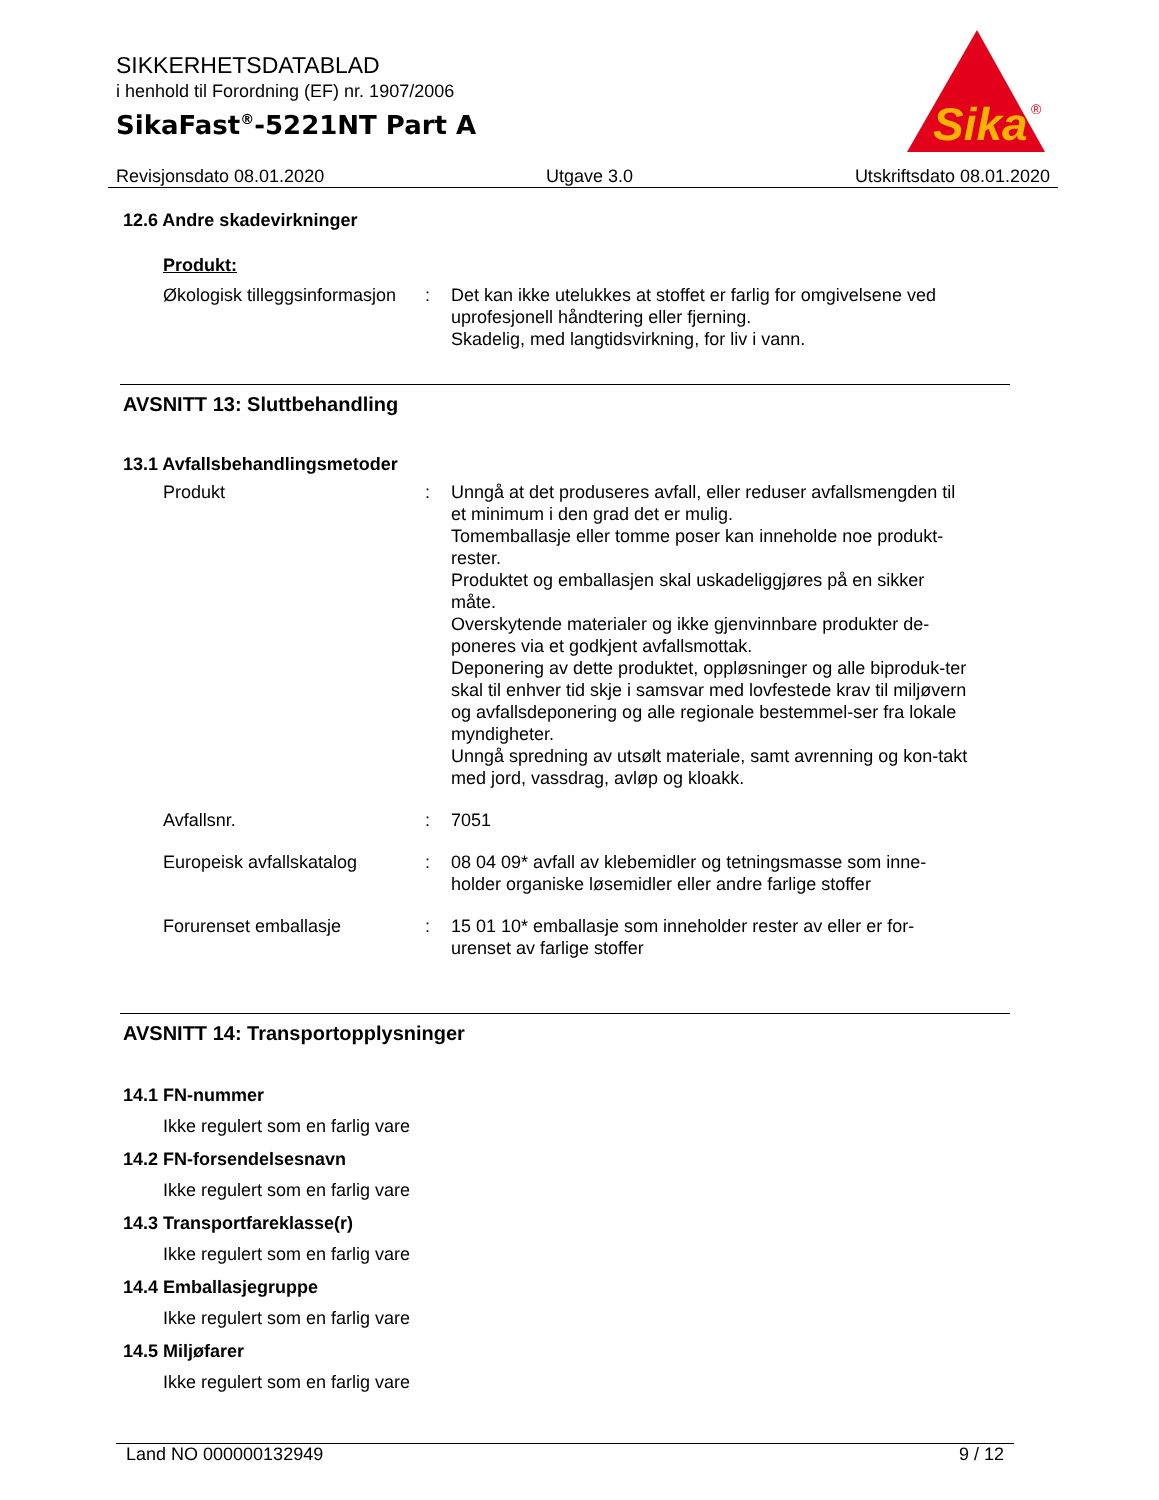SIKKERHETSDATABLAD
i henhold til Forordning (EF) nr. 1907/2006
SikaFast<sup>®</sup>-5221NT Part A
Sika
®
Revisjonsdato 08.01.2020 Utgave 3.0 Utskriftsdato 08.01.2020
12.6 Andre skadevirkninger
Produkt:
Økologisk tilleggsinformasjon
: Det kan ikke utelukkes at stoffet er farlig for omgivelsene ved uprofesjonell håndtering eller fjerning.
Skadelig, med langtidsvirkning, for liv i vann.
AVSNITT 13: Sluttbehandling
13.1 Avfallsbehandlingsmetoder
Produkt : Unngå at det produseres avfall, eller reduser avfallsmengden til et minimum i den grad det er mulig.
Tomemballasje eller tomme poser kan inneholde noe produkt-rester.
Produktet og emballasjen skal uskadeliggjøres på en sikker måte.
Overskytende materialer og ikke gjenvinnbare produkter de-poneres via et godkjent avfallsmottak.
Deponering av dette produktet, oppløsninger og alle biproduk-ter skal til enhver tid skje i samsvar med lovfestede krav til miljøvern og avfallsdeponering og alle regionale bestemmel-ser fra lokale myndigheter.
Unngå spredning av utsølt materiale, samt avrenning og kon-takt med jord, vassdrag, avløp og kloakk.
Avfallsnr. : 7051
Europeisk avfallskatalog : 08 04 09* avfall av klebemidler og tetningsmasse som inne-holder organiske løsemidler eller andre farlige stoffer
Forurenset emballasje : 15 01 10* emballasje som inneholder rester av eller er for-urenset av farlige stoffer
AVSNITT 14: Transportopplysninger
14.1 FN-nummer
Ikke regulert som en farlig vare
14.2 FN-forsendelsesnavn
Ikke regulert som en farlig vare
14.3 Transportfareklasse(r)
Ikke regulert som en farlig vare
14.4 Emballasjegruppe
Ikke regulert som en farlig vare
14.5 Miljøfarer
Ikke regulert som en farlig vare
Land NO 000000132949 9 / 12